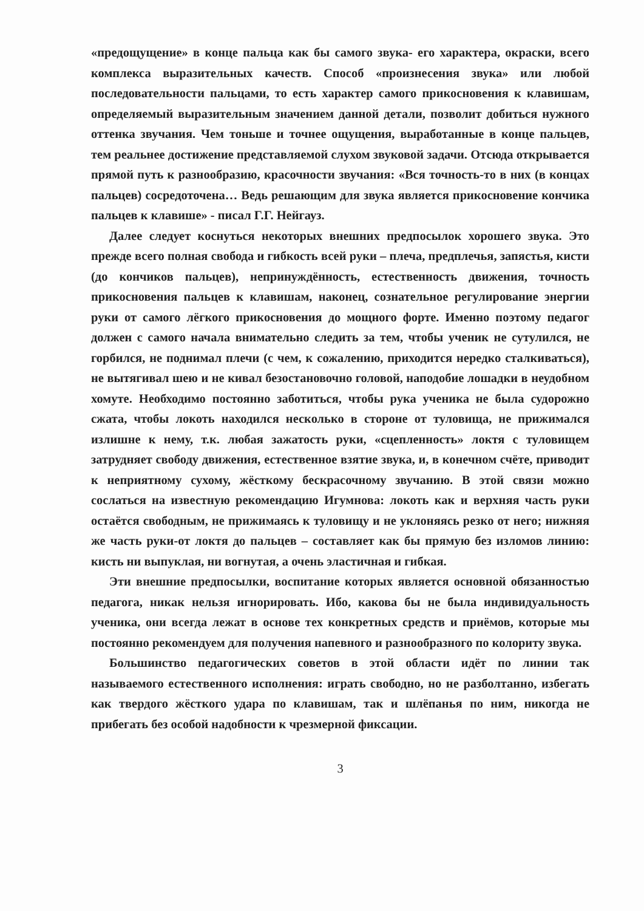«предощущение» в конце пальца как бы самого звука- его характера, окраски, всего комплекса выразительных качеств. Способ «произнесения звука» или любой последовательности пальцами, то есть характер самого прикосновения к клавишам, определяемый выразительным значением данной детали, позволит добиться нужного оттенка звучания. Чем тоньше и точнее ощущения, выработанные в конце пальцев, тем реальнее достижение представляемой слухом звуковой задачи. Отсюда открывается прямой путь к разнообразию, красочности звучания: «Вся точность-то в них (в концах пальцев) сосредоточена… Ведь решающим для звука является прикосновение кончика пальцев к клавише» - писал Г.Г. Нейгауз.
Далее следует коснуться некоторых внешних предпосылок хорошего звука. Это прежде всего полная свобода и гибкость всей руки – плеча, предплечья, запястья, кисти (до кончиков пальцев), непринуждённость, естественность движения, точность прикосновения пальцев к клавишам, наконец, сознательное регулирование энергии руки от самого лёгкого прикосновения до мощного форте. Именно поэтому педагог должен с самого начала внимательно следить за тем, чтобы ученик не сутулился, не горбился, не поднимал плечи (с чем, к сожалению, приходится нередко сталкиваться), не вытягивал шею и не кивал безостановочно головой, наподобие лошадки в неудобном хомуте. Необходимо постоянно заботиться, чтобы рука ученика не была судорожно сжата, чтобы локоть находился несколько в стороне от туловища, не прижимался излишне к нему, т.к. любая зажатость руки, «сцепленность» локтя с туловищем затрудняет свободу движения, естественное взятие звука, и, в конечном счёте, приводит к неприятному сухому, жёсткому бескрасочному звучанию. В этой связи можно сослаться на известную рекомендацию Игумнова: локоть как и верхняя часть руки остаётся свободным, не прижимаясь к туловищу и не уклоняясь резко от него; нижняя же часть руки-от локтя до пальцев – составляет как бы прямую без изломов линию: кисть ни выпуклая, ни вогнутая, а очень эластичная и гибкая.
Эти внешние предпосылки, воспитание которых является основной обязанностью педагога, никак нельзя игнорировать. Ибо, какова бы не была индивидуальность ученика, они всегда лежат в основе тех конкретных средств и приёмов, которые мы постоянно рекомендуем для получения напевного и разнообразного по колориту звука.
Большинство педагогических советов в этой области идёт по линии так называемого естественного исполнения: играть свободно, но не разболтанно, избегать как твердого жёсткого удара по клавишам, так и шлёпанья по ним, никогда не прибегать без особой надобности к чрезмерной фиксации.
3